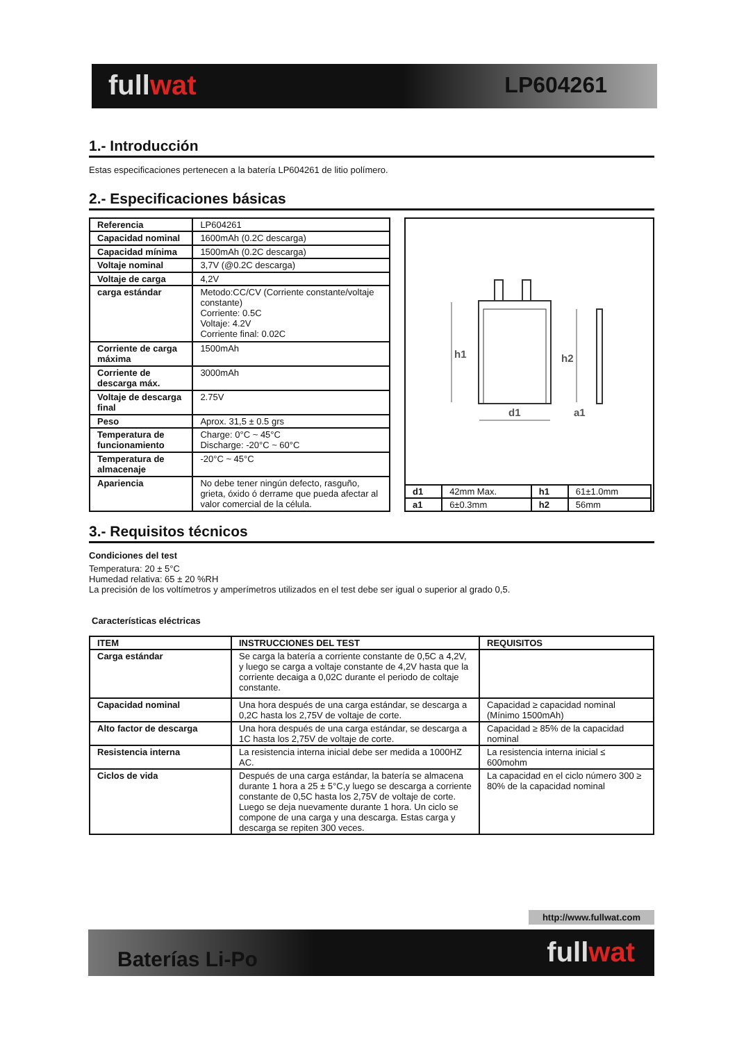fullwat LP604261
1.- Introducción
Estas especificaciones pertenecen a la batería LP604261 de litio polímero.
2.- Especificaciones básicas
| Referencia | LP604261 |
| Capacidad nominal | 1600mAh (0.2C descarga) |
| Capacidad mínima | 1500mAh (0.2C descarga) |
| Voltaje nominal | 3,7V (@0.2C descarga) |
| Voltaje de carga | 4,2V |
| carga estándar | Metodo:CC/CV (Corriente constante/voltaje constante) Corriente: 0.5C Voltaje: 4.2V Corriente final: 0.02C |
| Corriente de carga máxima | 1500mAh |
| Corriente de descarga máx. | 3000mAh |
| Voltaje de descarga final | 2.75V |
| Peso | Aprox. 31,5 ± 0.5 grs |
| Temperatura de funcionamiento | Charge: 0°C ~ 45°C Discharge: -20°C ~ 60°C |
| Temperatura de almacenaje | -20°C ~ 45°C |
| Apariencia | No debe tener ningún defecto, rasguño, grieta, óxido ó derrame que pueda afectar al valor comercial de la célula. |
h1
h2
d1
a1
| d1 | 42mm Max. | h1 | 61±1.0mm |
| a1 | 6±0.3mm | h2 | 56mm |
3.- Requisitos técnicos
Condiciones del test
Temperatura: 20 ± 5°C
Humedad relativa: 65 ± 20 %RH
La precisión de los voltímetros y amperímetros utilizados en el test debe ser igual o superior al grado 0,5.
Características eléctricas
| ITEM | INSTRUCCIONES DEL TEST | REQUISITOS |
| --- | --- | --- |
| Carga estándar | Se carga la batería a corriente constante de 0,5C a 4,2V, y luego se carga a voltaje constante de 4,2V hasta que la corriente decaiga a 0,02C durante el periodo de coltaje constante. | |
| Capacidad nominal | Una hora después de una carga estándar, se descarga a 0,2C hasta los 2,75V de voltaje de corte. | Capacidad ≥ capacidad nominal (Mínimo 1500mAh) |
| Alto factor de descarga | Una hora después de una carga estándar, se descarga a 1C hasta los 2,75V de voltaje de corte. | Capacidad ≥ 85% de la capacidad nominal |
| Resistencia interna | La resistencia interna inicial debe ser medida a 1000HZ AC. | La resistencia interna inicial ≤ 600mohm |
| Ciclos de vida | Después de una carga estándar, la batería se almacena durante 1 hora a 25 ± 5°C,y luego se descarga a corriente constante de 0,5C hasta los 2,75V de voltaje de corte. Luego se deja nuevamente durante 1 hora. Un ciclo se compone de una carga y una descarga. Estas carga y descarga se repiten 300 veces. | La capacidad en el ciclo número 300 ≥ 80% de la capacidad nominal |
http://www.fullwat.com
Baterías Li-Po fullwat